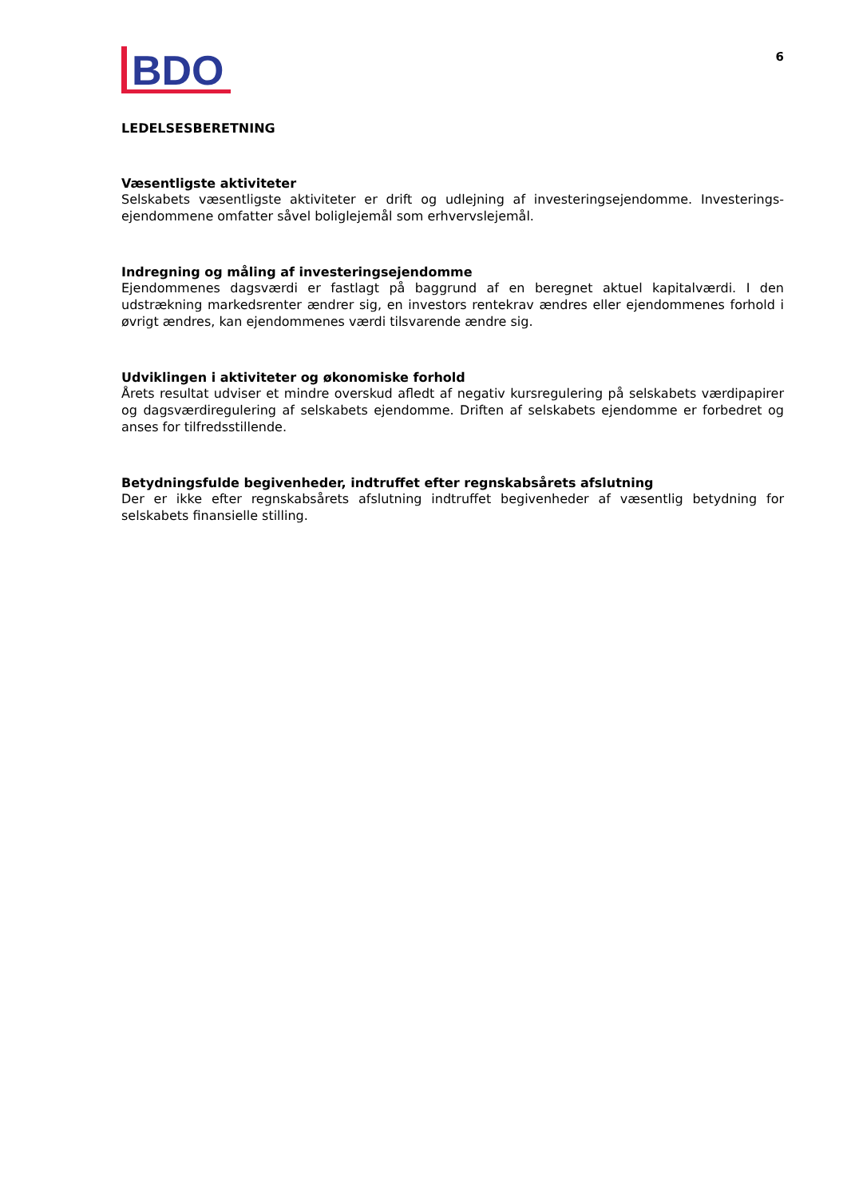BDO
6
LEDELSESBERETNING
Væsentligste aktiviteter
Selskabets væsentligste aktiviteter er drift og udlejning af investeringsejendomme. Investerings-ejendommene omfatter såvel boliglejemål som erhvervslejemål.
Indregning og måling af investeringsejendomme
Ejendommenes dagsværdi er fastlagt på baggrund af en beregnet aktuel kapitalværdi. I den udstrækning markedsrenter ændrer sig, en investors rentekrav ændres eller ejendommenes forhold i øvrigt ændres, kan ejendommenes værdi tilsvarende ændre sig.
Udviklingen i aktiviteter og økonomiske forhold
Årets resultat udviser et mindre overskud afledt af negativ kursregulering på selskabets værdipapirer og dagsværdiregulering af selskabets ejendomme. Driften af selskabets ejendomme er forbedret og anses for tilfredsstillende.
Betydningsfulde begivenheder, indtruffet efter regnskabsårets afslutning
Der er ikke efter regnskabsårets afslutning indtruffet begivenheder af væsentlig betydning for selskabets finansielle stilling.